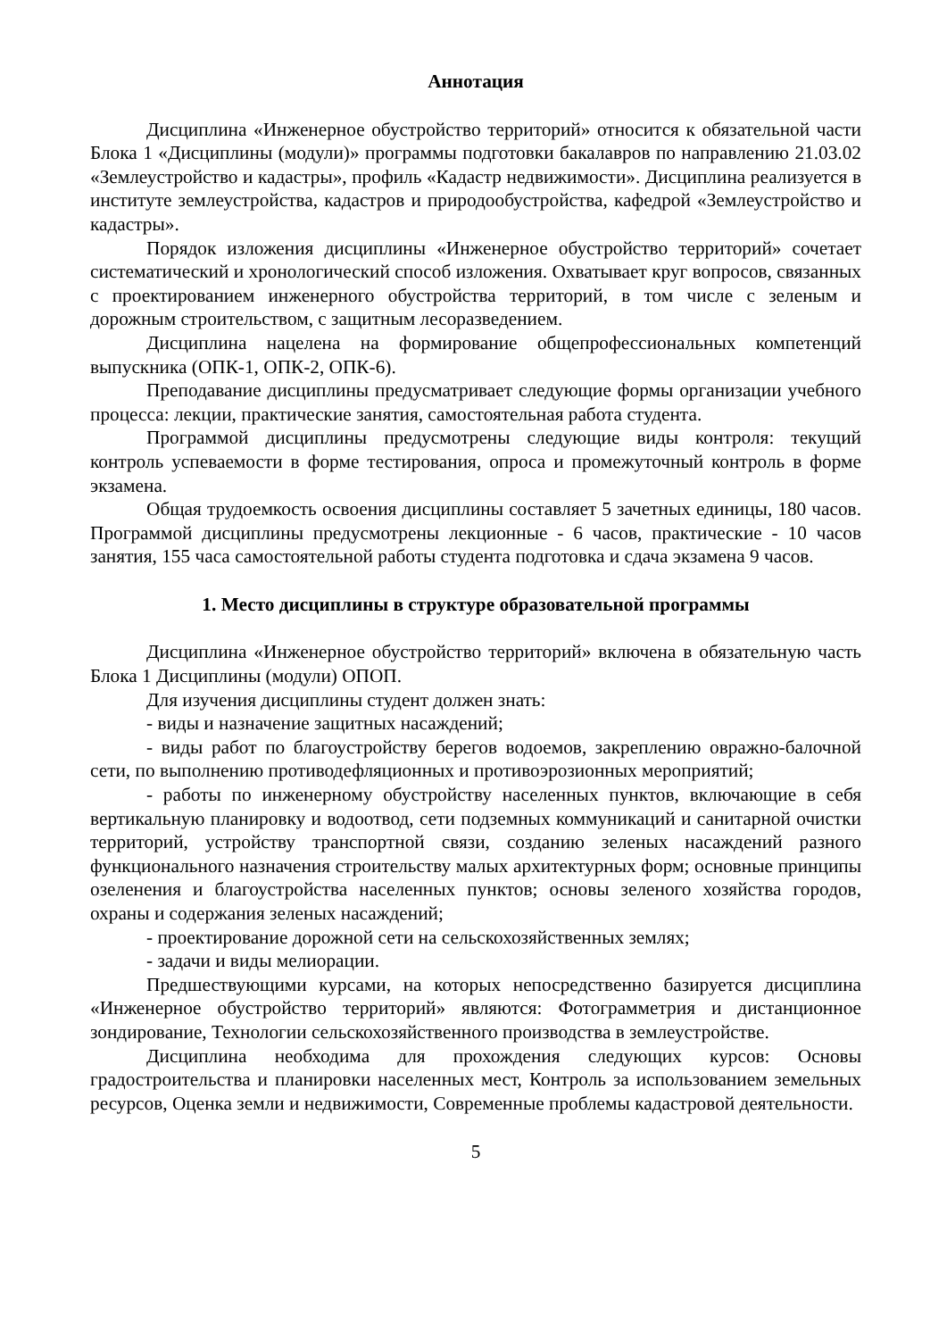Аннотация
Дисциплина «Инженерное обустройство территорий» относится к обязательной части Блока 1 «Дисциплины (модули)» программы подготовки бакалавров по направлению 21.03.02 «Землеустройство и кадастры», профиль «Кадастр недвижимости». Дисциплина реализуется в институте землеустройства, кадастров и природообустройства, кафедрой «Землеустройство и кадастры».
Порядок изложения дисциплины «Инженерное обустройство территорий» сочетает систематический и хронологический способ изложения. Охватывает круг вопросов, связанных с проектированием инженерного обустройства территорий, в том числе с зеленым и дорожным строительством, с защитным лесоразведением.
Дисциплина нацелена на формирование общепрофессиональных компетенций выпускника (ОПК-1, ОПК-2, ОПК-6).
Преподавание дисциплины предусматривает следующие формы организации учебного процесса: лекции, практические занятия, самостоятельная работа студента.
Программой дисциплины предусмотрены следующие виды контроля: текущий контроль успеваемости в форме тестирования, опроса и промежуточный контроль в форме экзамена.
Общая трудоемкость освоения дисциплины составляет 5 зачетных единицы, 180 часов. Программой дисциплины предусмотрены лекционные - 6 часов, практические - 10 часов занятия, 155 часа самостоятельной работы студента подготовка и сдача экзамена 9 часов.
1. Место дисциплины в структуре образовательной программы
Дисциплина «Инженерное обустройство территорий» включена в обязательную часть Блока 1 Дисциплины (модули) ОПОП.
Для изучения дисциплины студент должен знать:
- виды и назначение защитных насаждений;
- виды работ по благоустройству берегов водоемов, закреплению овражно-балочной сети, по выполнению противодефляционных и противоэрозионных мероприятий;
- работы по инженерному обустройству населенных пунктов, включающие в себя вертикальную планировку и водоотвод, сети подземных коммуникаций и санитарной очистки территорий, устройству транспортной связи, созданию зеленых насаждений разного функционального назначения строительству малых архитектурных форм; основные принципы озеленения и благоустройства населенных пунктов; основы зеленого хозяйства городов, охраны и содержания зеленых насаждений;
- проектирование дорожной сети на сельскохозяйственных землях;
- задачи и виды мелиорации.
Предшествующими курсами, на которых непосредственно базируется дисциплина «Инженерное обустройство территорий» являются: Фотограмметрия и дистанционное зондирование, Технологии сельскохозяйственного производства в землеустройстве.
Дисциплина необходима для прохождения следующих курсов: Основы градостроительства и планировки населенных мест, Контроль за использованием земельных ресурсов, Оценка земли и недвижимости, Современные проблемы кадастровой деятельности.
5